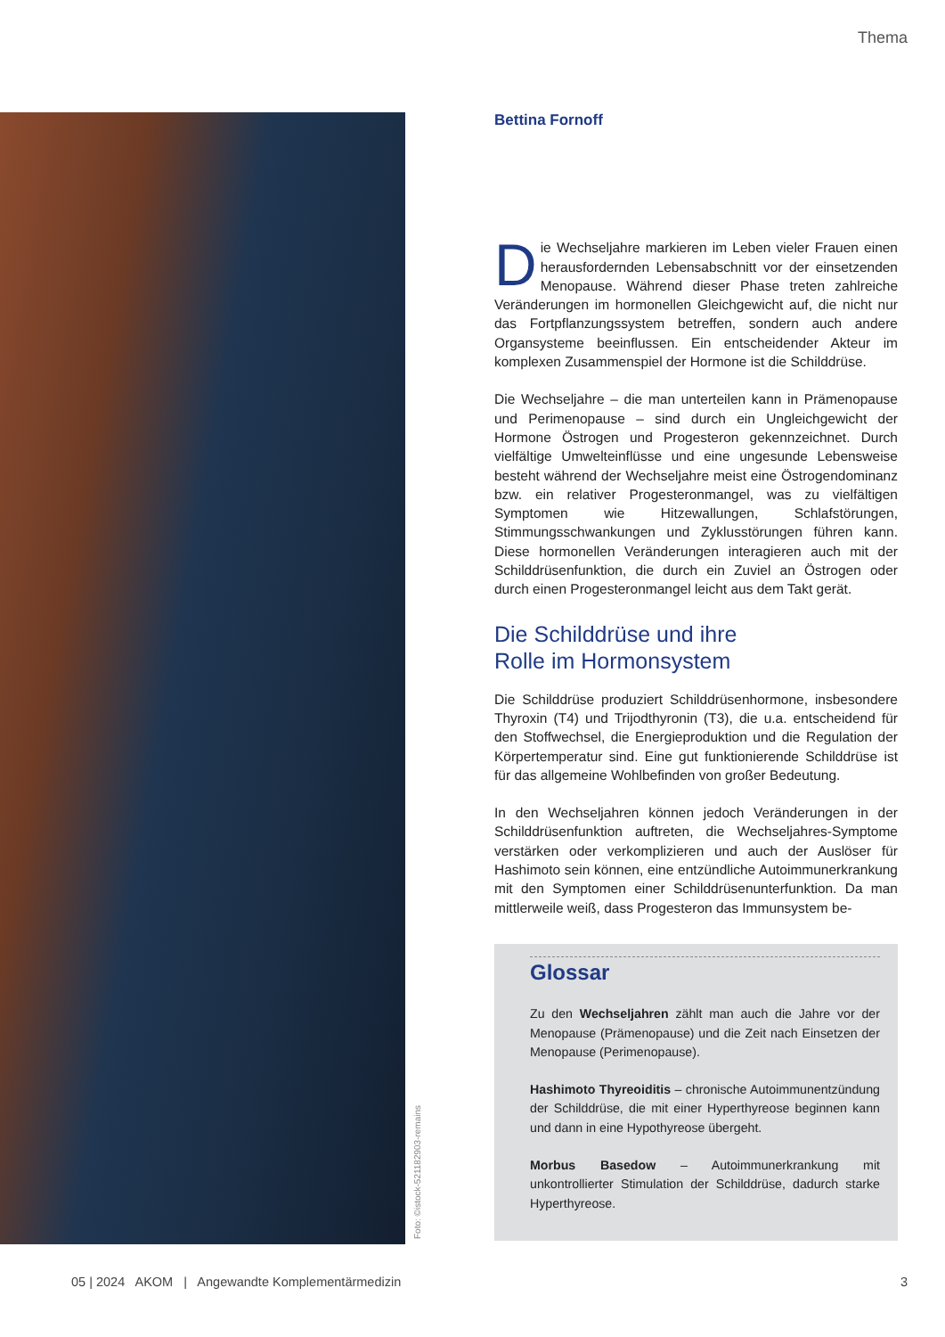Thema
Foto: ©istock-521182903-remains
Bettina Fornoff
Die Wechseljahre markieren im Leben vieler Frauen einen herausfordernden Lebensabschnitt vor der einsetzenden Menopause. Während dieser Phase treten zahlreiche Veränderungen im hormonellen Gleichgewicht auf, die nicht nur das Fortpflanzungssystem betreffen, sondern auch andere Organsysteme beeinflussen. Ein entscheidender Akteur im komplexen Zusammenspiel der Hormone ist die Schilddrüse.
Die Wechseljahre – die man unterteilen kann in Prämenopause und Perimenopause – sind durch ein Ungleichgewicht der Hormone Östrogen und Progesteron gekennzeichnet. Durch vielfältige Umwelteinflüsse und eine ungesunde Lebensweise besteht während der Wechseljahre meist eine Östrogendominanz bzw. ein relativer Progesteronmangel, was zu vielfältigen Symptomen wie Hitzewallungen, Schlafstörungen, Stimmungsschwankungen und Zyklusstörungen führen kann. Diese hormonellen Veränderungen interagieren auch mit der Schilddrüsenfunktion, die durch ein Zuviel an Östrogen oder durch einen Progesteronmangel leicht aus dem Takt gerät.
Die Schilddrüse und ihre
Rolle im Hormonsystem
Die Schilddrüse produziert Schilddrüsenhormone, insbesondere Thyroxin (T4) und Trijodthyronin (T3), die u.a. entscheidend für den Stoffwechsel, die Energieproduktion und die Regulation der Körpertemperatur sind. Eine gut funktionierende Schilddrüse ist für das allgemeine Wohlbefinden von großer Bedeutung.
In den Wechseljahren können jedoch Veränderungen in der Schilddrüsenfunktion auftreten, die Wechseljahres-Symptome verstärken oder verkomplizieren und auch der Auslöser für Hashimoto sein können, eine entzündliche Autoimmunerkrankung mit den Symptomen einer Schilddrüsenunterfunktion. Da man mittlerweile weiß, dass Progesteron das Immunsystem be-
Glossar
Zu den Wechseljahren zählt man auch die Jahre vor der Menopause (Prämenopause) und die Zeit nach Einsetzen der Menopause (Perimenopause).
Hashimoto Thyreoiditis – chronische Autoimmunentzündung der Schilddrüse, die mit einer Hyperthyreose beginnen kann und dann in eine Hypothyreose übergeht.
Morbus Basedow – Autoimmunerkrankung mit unkontrollierter Stimulation der Schilddrüse, dadurch starke Hyperthyreose.
05 | 2024 AKOM | Angewandte Komplementärmedizin 3